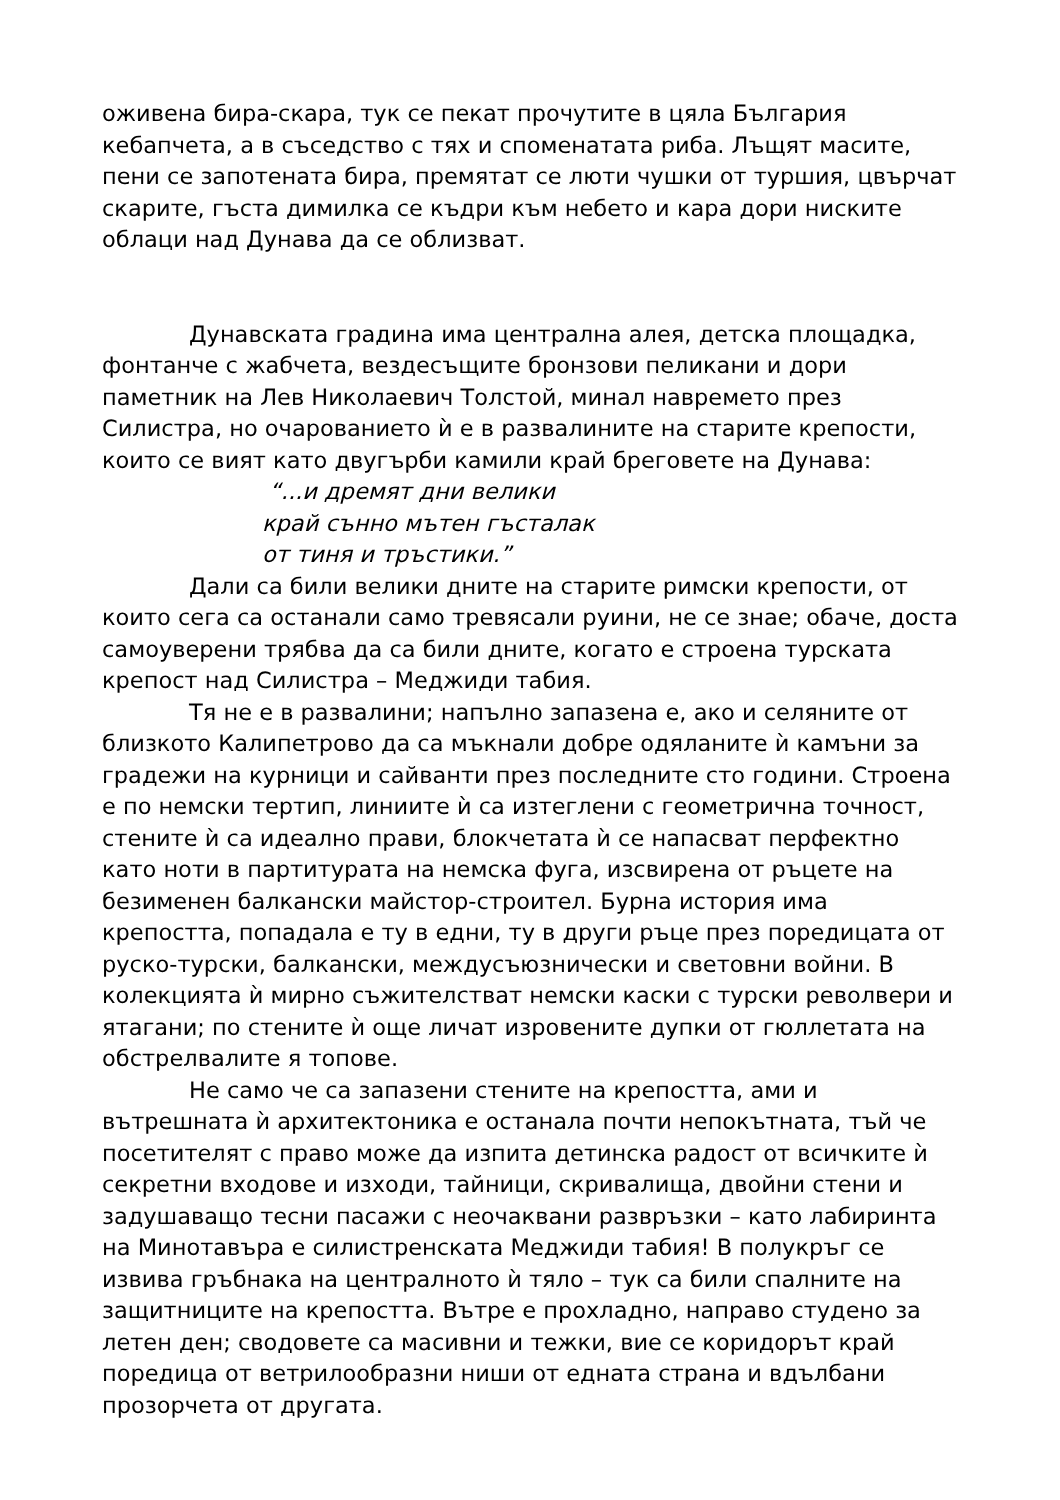оживена бира-скара, тук се пекат прочутите в цяла България кебапчета, а в съседство с тях и споменатата риба. Лъщят масите, пени се запотената бира, премятат се люти чушки от туршия, цвърчат скарите, гъста димилка се къдри към небето и кара дори ниските облаци над Дунава да се облизват.
Дунавската градина има централна алея, детска площадка, фонтанче с жабчета, вездесъщите бронзови пеликани и дори паметник на Лев Николаевич Толстой, минал навремето през Силистра, но очарованието ѝ е в развалините на старите крепости, които се вият като двугърби камили край бреговете на Дунава:
“...и дремят дни велики
край сънно мътен гъсталак
от тиня и тръстики.”
Дали са били велики дните на старите римски крепости, от които сега са останали само тревясали руини, не се знае; обаче, доста самоуверени трябва да са били дните, когато е строена турската крепост над Силистра – Меджиди табия.
Тя не е в развалини; напълно запазена е, ако и селяните от близкото Калипетрово да са мъкнали добре одяланите ѝ камъни за градежи на курници и сайванти през последните сто години. Строена е по немски тертип, линиите ѝ са изтеглени с геометрична точност, стените ѝ са идеално прави, блокчетата ѝ се напасват перфектно като ноти в партитурата на немска фуга, изсвирена от ръцете на безименен балкански майстор-строител. Бурна история има крепостта, попадала е ту в едни, ту в други ръце през поредицата от руско-турски, балкански, междусъюзнически и световни войни. В колекцията ѝ мирно съжителстват немски каски с турски револвери и ятагани; по стените ѝ още личат изровените дупки от гюллетата на обстрелвалите я топове.
Не само че са запазени стените на крепостта, ами и вътрешната ѝ архитектоника е останала почти непокътната, тъй че посетителят с право може да изпита детинска радост от всичките ѝ секретни входове и изходи, тайници, скривалища, двойни стени и задушаващо тесни пасажи с неочаквани развръзки – като лабиринта на Минотавъра е силистренската Меджиди табия! В полукръг се извива гръбнака на централното ѝ тяло – тук са били спалните на защитниците на крепостта. Вътре е прохладно, направо студено за летен ден; сводовете са масивни и тежки, вие се коридорът край поредица от ветрилообразни ниши от едната страна и вдълбани прозорчета от другата.